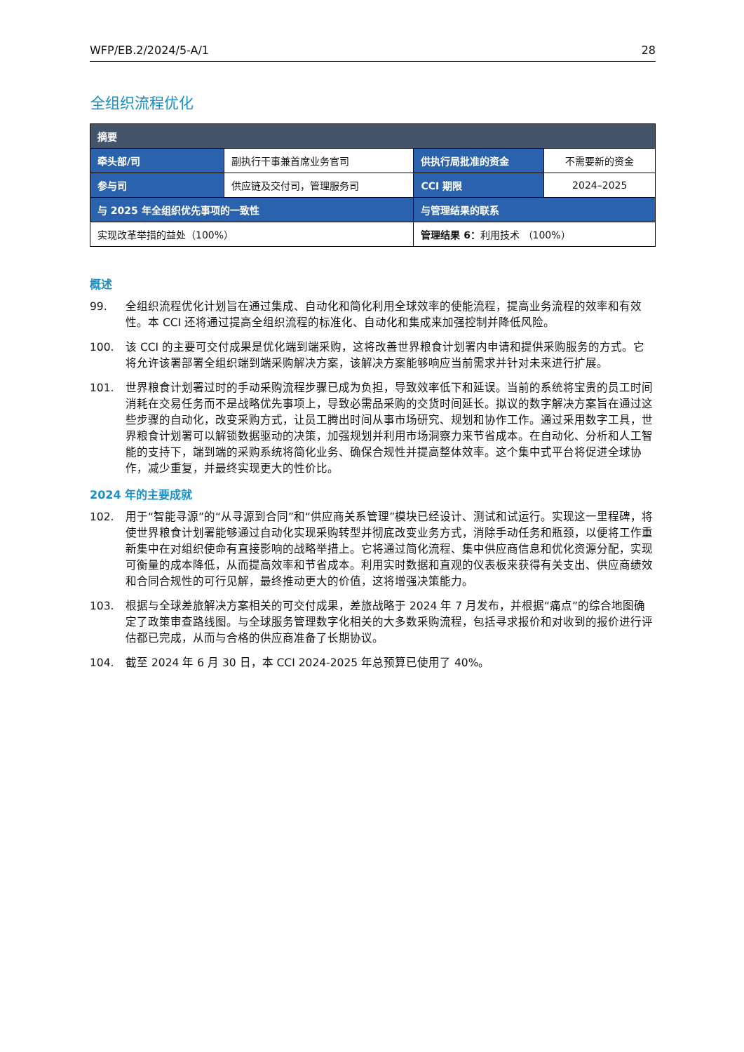WFP/EB.2/2024/5-A/1 28
全组织流程优化
| 摘要 | | | |
| --- | --- | --- | --- |
| 牵头部/司 | 副执行干事兼首席业务官司 | 供执行局批准的资金 | 不需要新的资金 |
| 参与司 | 供应链及交付司，管理服务司 | CCI 期限 | 2024–2025 |
| 与 2025 年全组织优先事项的一致性 | | 与管理结果的联系 | |
| 实现改革举措的益处（100%） | | 管理结果 6： 利用技术 （100%） | |
概述
99. 全组织流程优化计划旨在通过集成、自动化和简化利用全球效率的使能流程，提高业务流程的效率和有效性。本 CCI 还将通过提高全组织流程的标准化、自动化和集成来加强控制并降低风险。
100. 该 CCI 的主要可交付成果是优化端到端采购，这将改善世界粮食计划署内申请和提供采购服务的方式。它将允许该署部署全组织端到端采购解决方案，该解决方案能够响应当前需求并针对未来进行扩展。
101. 世界粮食计划署过时的手动采购流程步骤已成为负担，导致效率低下和延误。当前的系统将宝贵的员工时间消耗在交易任务而不是战略优先事项上，导致必需品采购的交货时间延长。拟议的数字解决方案旨在通过这些步骤的自动化，改变采购方式，让员工腾出时间从事市场研究、规划和协作工作。通过采用数字工具，世界粮食计划署可以解锁数据驱动的决策，加强规划并利用市场洞察力来节省成本。在自动化、分析和人工智能的支持下，端到端的采购系统将简化业务、确保合规性并提高整体效率。这个集中式平台将促进全球协作，减少重复，并最终实现更大的性价比。
2024 年的主要成就
102. 用于“智能寻源”的“从寻源到合同”和“供应商关系管理”模块已经设计、测试和试运行。实现这一里程碑，将使世界粮食计划署能够通过自动化实现采购转型并彻底改变业务方式，消除手动任务和瓶颈，以便将工作重新集中在对组织使命有直接影响的战略举措上。它将通过简化流程、集中供应商信息和优化资源分配，实现可衡量的成本降低，从而提高效率和节省成本。利用实时数据和直观的仪表板来获得有关支出、供应商绩效和合同合规性的可行见解，最终推动更大的价值，这将增强决策能力。
103. 根据与全球差旅解决方案相关的可交付成果，差旅战略于 2024 年 7 月发布，并根据“痛点”的综合地图确定了政策审查路线图。与全球服务管理数字化相关的大多数采购流程，包括寻求报价和对收到的报价进行评估都已完成，从而与合格的供应商准备了长期协议。
104. 截至 2024 年 6 月 30 日，本 CCI 2024-2025 年总预算已使用了 40%。